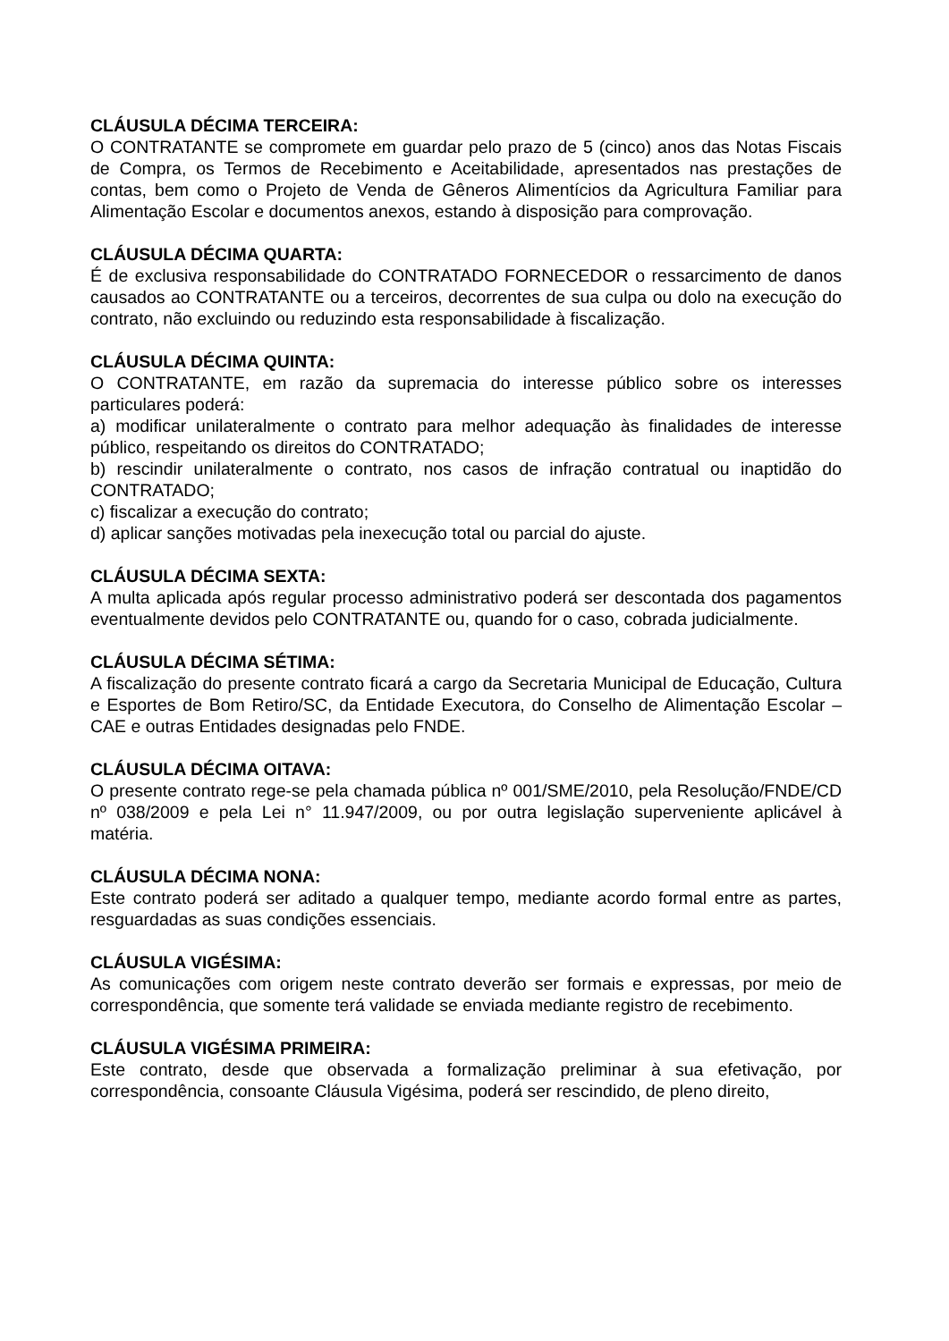CLÁUSULA DÉCIMA TERCEIRA:
O CONTRATANTE se compromete em guardar pelo prazo de 5 (cinco) anos das Notas Fiscais de Compra, os Termos de Recebimento e Aceitabilidade, apresentados nas prestações de contas, bem como o Projeto de Venda de Gêneros Alimentícios da Agricultura Familiar para Alimentação Escolar e documentos anexos, estando à disposição para comprovação.
CLÁUSULA DÉCIMA QUARTA:
É de exclusiva responsabilidade do CONTRATADO FORNECEDOR o ressarcimento de danos causados ao CONTRATANTE ou a terceiros, decorrentes de sua culpa ou dolo na execução do contrato, não excluindo ou reduzindo esta responsabilidade à fiscalização.
CLÁUSULA DÉCIMA QUINTA:
O CONTRATANTE, em razão da supremacia do interesse público sobre os interesses particulares poderá:
a) modificar unilateralmente o contrato para melhor adequação às finalidades de interesse público, respeitando os direitos do CONTRATADO;
b) rescindir unilateralmente o contrato, nos casos de infração contratual ou inaptidão do CONTRATADO;
c) fiscalizar a execução do contrato;
d) aplicar sanções motivadas pela inexecução total ou parcial do ajuste.
CLÁUSULA DÉCIMA SEXTA:
A multa aplicada após regular processo administrativo poderá ser descontada dos pagamentos eventualmente devidos pelo CONTRATANTE ou, quando for o caso, cobrada judicialmente.
CLÁUSULA DÉCIMA SÉTIMA:
A fiscalização do presente contrato ficará a cargo da Secretaria Municipal de Educação, Cultura e Esportes de Bom Retiro/SC, da Entidade Executora, do Conselho de Alimentação Escolar – CAE e outras Entidades designadas pelo FNDE.
CLÁUSULA DÉCIMA OITAVA:
O presente contrato rege-se pela chamada pública nº 001/SME/2010, pela Resolução/FNDE/CD nº 038/2009 e pela Lei n° 11.947/2009, ou por outra legislação superveniente aplicável à matéria.
CLÁUSULA DÉCIMA NONA:
Este contrato poderá ser aditado a qualquer tempo, mediante acordo formal entre as partes, resguardadas as suas condições essenciais.
CLÁUSULA VIGÉSIMA:
As comunicações com origem neste contrato deverão ser formais e expressas, por meio de correspondência, que somente terá validade se enviada mediante registro de recebimento.
CLÁUSULA VIGÉSIMA PRIMEIRA:
Este contrato, desde que observada a formalização preliminar à sua efetivação, por correspondência, consoante Cláusula Vigésima, poderá ser rescindido, de pleno direito,